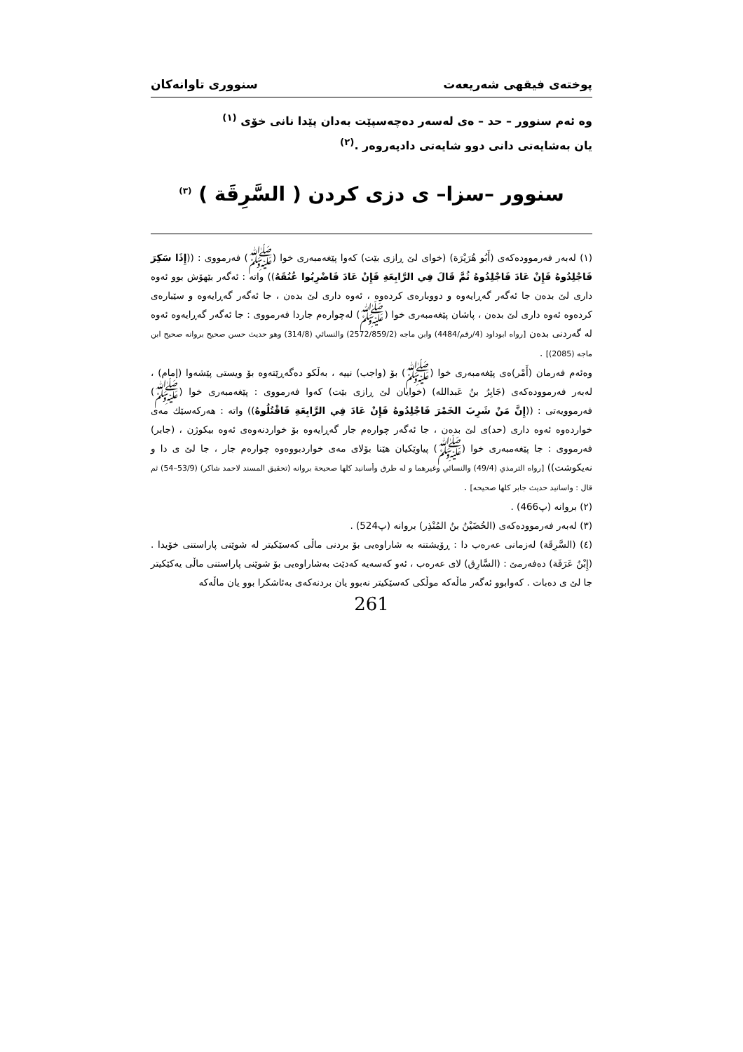پوختەی فیقهی شەریعەت سنووری تاوانەکان
وە ئەم سنوور – حد – ەی لەسەر دەچەسپێت بەدان پێدا نانی خۆی <sup>(١)</sup>
یان بەشایەتی دانی دوو شایەتی دادپەروەر .<sup>(٢)</sup>
سنوور –سزا– ی دزی کردن ( السَّرِقَة ) <sup>(٣)</sup>
(١) لەبەر فەرموودەکەی (أَبُو هُرَيْرَة) (خوای لێ ڕازی بێت) کەوا پێغەمبەری خوا (ﷺ) فەرمووی : ((إِذَا سَكِرَ فَاجْلِدُوهُ فَإِنْ عَادَ فَاجْلِدُوهُ ثُمَّ قَالَ فِي الرَّابِعَةِ فَإِنْ عَادَ فَاضْرِبُوا عُنُقَهُ)) واتە : ئەگەر بێهۆش بوو ئەوە داری لێ بدەن جا ئەگەر گەڕایەوە و دووبارەی کردەوە ، ئەوە داری لێ بدەن ، جا ئەگەر گەڕایەوە و سێبارەی کردەوە ئەوە داری لێ بدەن ، پاشان پێغەمبەری خوا (ﷺ) لەچوارەم جاردا فەرمووی : جا ئەگەر گەڕایەوە ئەوە لە گەردنی بدەن [رواه ابوداود (4/رقم/4484) وابن ماجه (2572/859/2) والنسائي (314/8) وهو حديث حسن صحيح بروانه صحيح ابن ماجه (2085)] .
وەئەم فەرمان (أَمْر)ەی پێغەمبەری خوا (ﷺ) بۆ (واجب) نییە ، بەڵکو دەگەڕێتەوە بۆ ویستی پێشەوا (إمام) ، لەبەر فەرموودەکەی (جَابِرُ بنُ عَبدالله) (خوایان لێ ڕازی بێت) کەوا فەرمووی : پێغەمبەری خوا (ﷺ) فەرموویەتی : ((إِنَّ مَنْ شَرِبَ الخَمْرَ فَاجْلِدُوهُ فَإِنْ عَادَ فِي الرَّابِعَةِ فَاقْتُلُوهُ)) واتە : هەرکەسێك مەی خواردەوە ئەوە داری (حد)ی لێ بدەن ، جا ئەگەر چوارەم جار گەڕایەوە بۆ خواردنەوەی ئەوە بیکوژن ، (جابر) فەرمووی : جا پێغەمبەری خوا (ﷺ) پیاوێکیان هێنا بۆلای مەی خواردبووەوە چوارەم جار ، جا لێ ی دا و نەیکوشت)) [رواه الترمذي (49/4) والنسائي وغيرهما و له طرق وأسانيد كلها صحيحة بروانه (تحقيق المسند لاحمد شاكر) (53/9–54) ثم قال : واسانيد حديث جابر كلها صحيحه] .
(٢) بروانە (پ466) .
(٣) لەبەر فەرموودەکەی (الحُضَيْنُ بنُ المُنْذِر) بروانە (پ524) .
(٤) (السَّرِقَة) لەزمانی عەرەب دا : ڕۆیشتنە بە شاراوەیی بۆ بردنی ماڵی کەسێکیتر لە شوێنی پاراستنی خۆیدا . (إِبْنُ عَرَفَة) دەفەرمێ : (السَّارِق) لای عەرەب ، ئەو کەسەیە کەدێت بەشاراوەیی بۆ شوێنی پاراستنی ماڵی یەکێکیتر جا لێ ی دەبات . کەوابوو ئەگەر ماڵەکە موڵکی کەسێکیتر نەبوو یان بردنەکەی بەئاشکرا بوو یان ماڵەکە
261